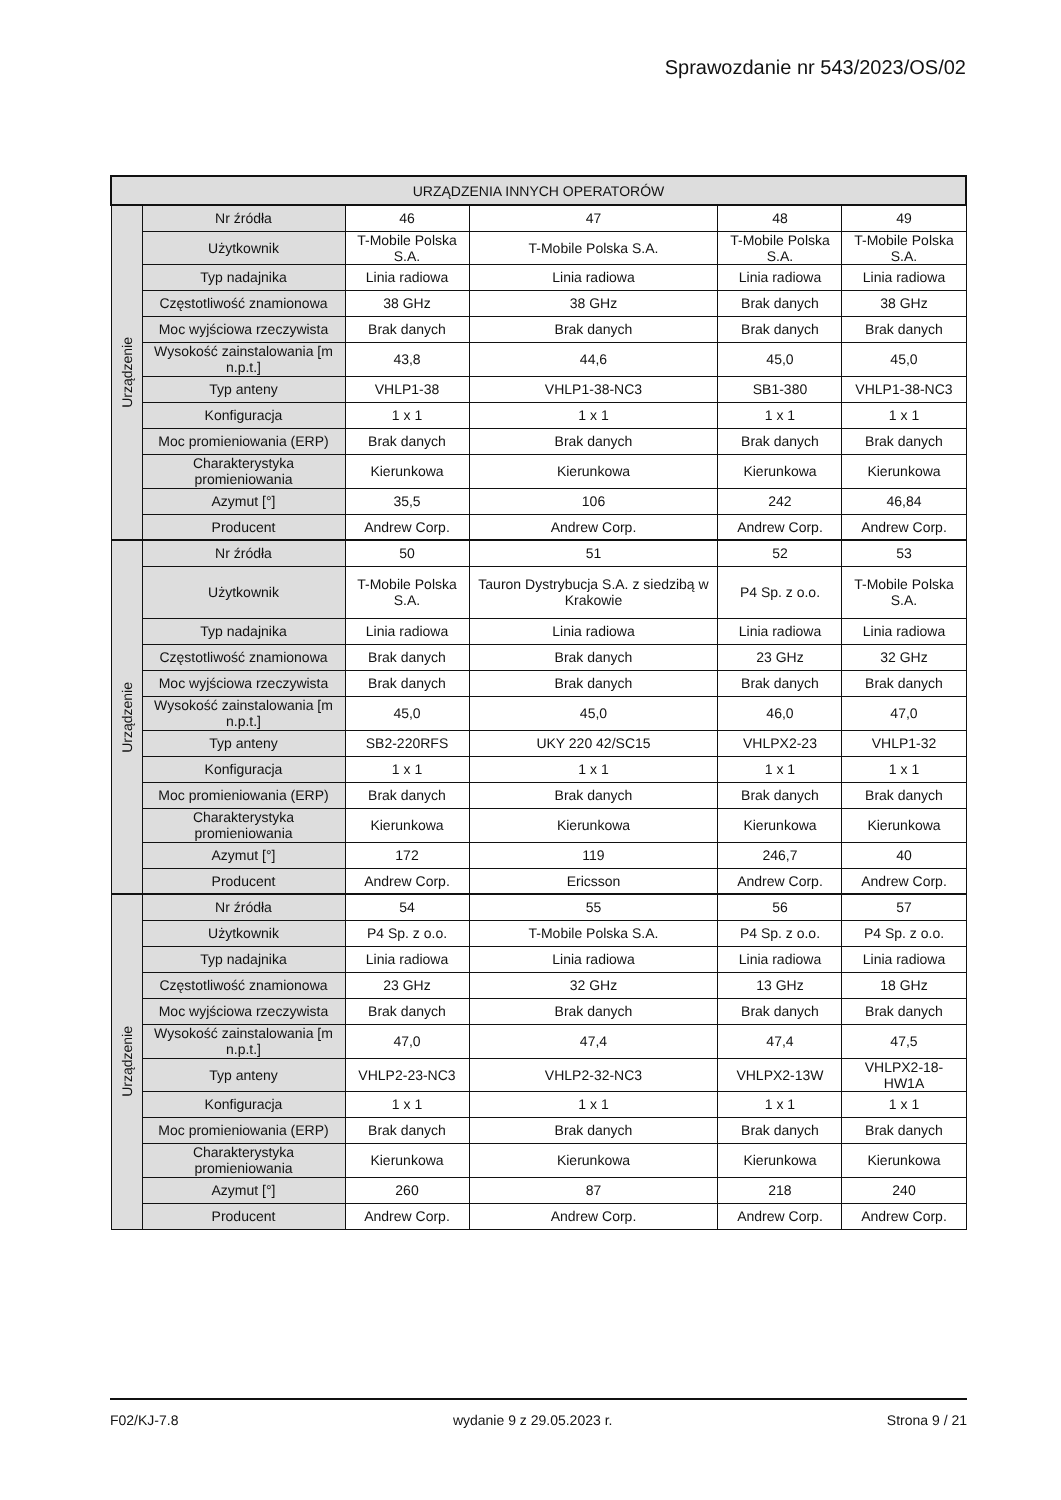Sprawozdanie nr 543/2023/OS/02
| URZĄDZENIA INNYCH OPERATORÓW | | | | | |
| --- | --- | --- | --- | --- | --- |
| Urządzenie | Nr źródła | 46 | 47 | 48 | 49 |
| | Użytkownik | T-Mobile Polska S.A. | T-Mobile Polska S.A. | T-Mobile Polska S.A. | T-Mobile Polska S.A. |
| | Typ nadajnika | Linia radiowa | Linia radiowa | Linia radiowa | Linia radiowa |
| | Częstotliwość znamionowa | 38 GHz | 38 GHz | Brak danych | 38 GHz |
| | Moc wyjściowa rzeczywista | Brak danych | Brak danych | Brak danych | Brak danych |
| | Wysokość zainstalowania [m n.p.t.] | 43,8 | 44,6 | 45,0 | 45,0 |
| | Typ anteny | VHLP1-38 | VHLP1-38-NC3 | SB1-380 | VHLP1-38-NC3 |
| | Konfiguracja | 1 x 1 | 1 x 1 | 1 x 1 | 1 x 1 |
| | Moc promieniowania (ERP) | Brak danych | Brak danych | Brak danych | Brak danych |
| | Charakterystyka promieniowania | Kierunkowa | Kierunkowa | Kierunkowa | Kierunkowa |
| | Azymut [°] | 35,5 | 106 | 242 | 46,84 |
| | Producent | Andrew Corp. | Andrew Corp. | Andrew Corp. | Andrew Corp. |
| Urządzenie | Nr źródła | 50 | 51 | 52 | 53 |
| | Użytkownik | T-Mobile Polska S.A. | Tauron Dystrybucja S.A. z siedzibą w Krakowie | P4 Sp. z o.o. | T-Mobile Polska S.A. |
| | Typ nadajnika | Linia radiowa | Linia radiowa | Linia radiowa | Linia radiowa |
| | Częstotliwość znamionowa | Brak danych | Brak danych | 23 GHz | 32 GHz |
| | Moc wyjściowa rzeczywista | Brak danych | Brak danych | Brak danych | Brak danych |
| | Wysokość zainstalowania [m n.p.t.] | 45,0 | 45,0 | 46,0 | 47,0 |
| | Typ anteny | SB2-220RFS | UKY 220 42/SC15 | VHLPX2-23 | VHLP1-32 |
| | Konfiguracja | 1 x 1 | 1 x 1 | 1 x 1 | 1 x 1 |
| | Moc promieniowania (ERP) | Brak danych | Brak danych | Brak danych | Brak danych |
| | Charakterystyka promieniowania | Kierunkowa | Kierunkowa | Kierunkowa | Kierunkowa |
| | Azymut [°] | 172 | 119 | 246,7 | 40 |
| | Producent | Andrew Corp. | Ericsson | Andrew Corp. | Andrew Corp. |
| Urządzenie | Nr źródła | 54 | 55 | 56 | 57 |
| | Użytkownik | P4 Sp. z o.o. | T-Mobile Polska S.A. | P4 Sp. z o.o. | P4 Sp. z o.o. |
| | Typ nadajnika | Linia radiowa | Linia radiowa | Linia radiowa | Linia radiowa |
| | Częstotliwość znamionowa | 23 GHz | 32 GHz | 13 GHz | 18 GHz |
| | Moc wyjściowa rzeczywista | Brak danych | Brak danych | Brak danych | Brak danych |
| | Wysokość zainstalowania [m n.p.t.] | 47,0 | 47,4 | 47,4 | 47,5 |
| | Typ anteny | VHLP2-23-NC3 | VHLP2-32-NC3 | VHLPX2-13W | VHLPX2-18-HW1A |
| | Konfiguracja | 1 x 1 | 1 x 1 | 1 x 1 | 1 x 1 |
| | Moc promieniowania (ERP) | Brak danych | Brak danych | Brak danych | Brak danych |
| | Charakterystyka promieniowania | Kierunkowa | Kierunkowa | Kierunkowa | Kierunkowa |
| | Azymut [°] | 260 | 87 | 218 | 240 |
| | Producent | Andrew Corp. | Andrew Corp. | Andrew Corp. | Andrew Corp. |
F02/KJ-7.8 wydanie 9 z 29.05.2023 r. Strona 9 / 21